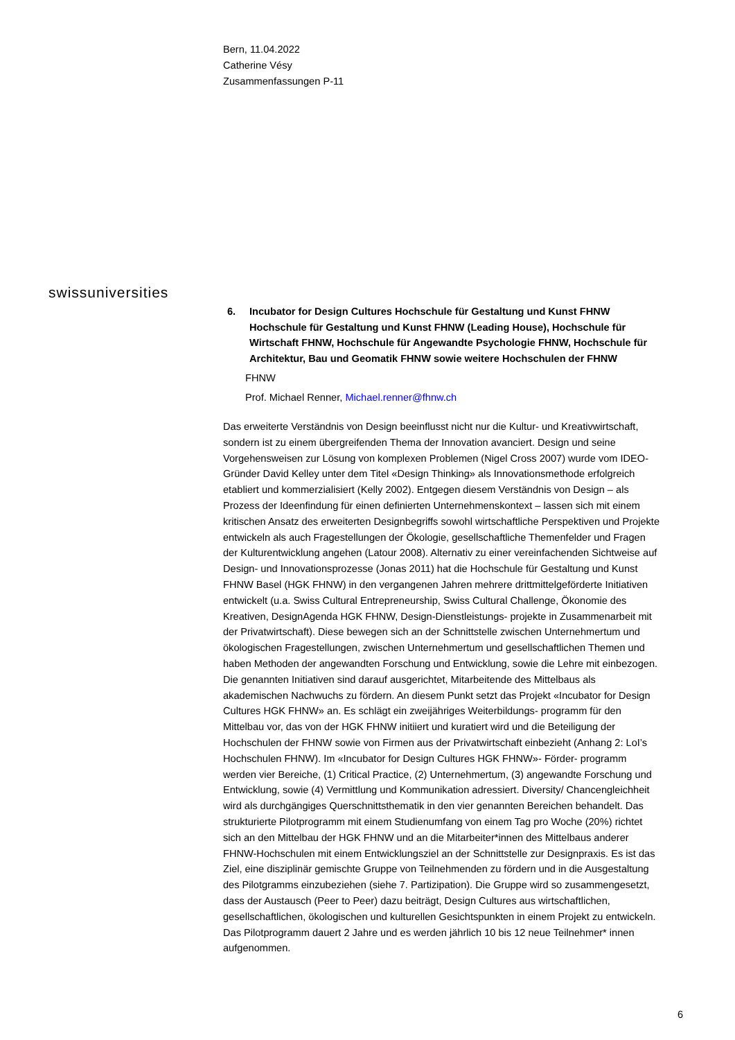Bern, 11.04.2022
Catherine Vésy
Zusammenfassungen P-11
swissuniversities
6. Incubator for Design Cultures Hochschule für Gestaltung und Kunst FHNW Hochschule für Gestaltung und Kunst FHNW (Leading House), Hochschule für Wirtschaft FHNW, Hochschule für Angewandte Psychologie FHNW, Hochschule für Architektur, Bau und Geomatik FHNW sowie weitere Hochschulen der FHNW
FHNW
Prof. Michael Renner, Michael.renner@fhnw.ch
Das erweiterte Verständnis von Design beeinflusst nicht nur die Kultur- und Kreativwirtschaft, sondern ist zu einem übergreifenden Thema der Innovation avanciert. Design und seine Vorgehensweisen zur Lösung von komplexen Problemen (Nigel Cross 2007) wurde vom IDEO-Gründer David Kelley unter dem Titel «Design Thinking» als Innovationsmethode erfolgreich etabliert und kommerzialisiert (Kelly 2002). Entgegen diesem Verständnis von Design – als Prozess der Ideenfindung für einen definierten Unternehmenskontext – lassen sich mit einem kritischen Ansatz des erweiterten Designbegriffs sowohl wirtschaftliche Perspektiven und Projekte entwickeln als auch Fragestellungen der Ökologie, gesellschaftliche Themenfelder und Fragen der Kulturentwicklung angehen (Latour 2008). Alternativ zu einer vereinfachenden Sichtweise auf Design- und Innovationsprozesse (Jonas 2011) hat die Hochschule für Gestaltung und Kunst FHNW Basel (HGK FHNW) in den vergangenen Jahren mehrere drittmittelgeförderte Initiativen entwickelt (u.a. Swiss Cultural Entrepreneurship, Swiss Cultural Challenge, Ökonomie des Kreativen, DesignAgenda HGK FHNW, Design-Dienstleistungs- projekte in Zusammenarbeit mit der Privatwirtschaft). Diese bewegen sich an der Schnittstelle zwischen Unternehmertum und ökologischen Fragestellungen, zwischen Unternehmertum und gesellschaftlichen Themen und haben Methoden der angewandten Forschung und Entwicklung, sowie die Lehre mit einbezogen. Die genannten Initiativen sind darauf ausgerichtet, Mitarbeitende des Mittelbaus als akademischen Nachwuchs zu fördern. An diesem Punkt setzt das Projekt «Incubator for Design Cultures HGK FHNW» an. Es schlägt ein zweijähriges Weiterbildungs- programm für den Mittelbau vor, das von der HGK FHNW initiiert und kuratiert wird und die Beteiligung der Hochschulen der FHNW sowie von Firmen aus der Privatwirtschaft einbezieht (Anhang 2: LoI’s Hochschulen FHNW). Im «Incubator for Design Cultures HGK FHNW»- Förder- programm werden vier Bereiche, (1) Critical Practice, (2) Unternehmertum, (3) angewandte Forschung und Entwicklung, sowie (4) Vermittlung und Kommunikation adressiert. Diversity/ Chancengleichheit wird als durchgängiges Querschnittsthematik in den vier genannten Bereichen behandelt. Das strukturierte Pilotprogramm mit einem Studienumfang von einem Tag pro Woche (20%) richtet sich an den Mittelbau der HGK FHNW und an die Mitarbeiter*innen des Mittelbaus anderer FHNW-Hochschulen mit einem Entwicklungsziel an der Schnittstelle zur Designpraxis. Es ist das Ziel, eine disziplinär gemischte Gruppe von Teilnehmenden zu fördern und in die Ausgestaltung des Pilotgramms einzubeziehen (siehe 7. Partizipation). Die Gruppe wird so zusammengesetzt, dass der Austausch (Peer to Peer) dazu beiträgt, Design Cultures aus wirtschaftlichen, gesellschaftlichen, ökologischen und kulturellen Gesichtspunkten in einem Projekt zu entwickeln. Das Pilotprogramm dauert 2 Jahre und es werden jährlich 10 bis 12 neue Teilnehmer* innen aufgenommen.
6